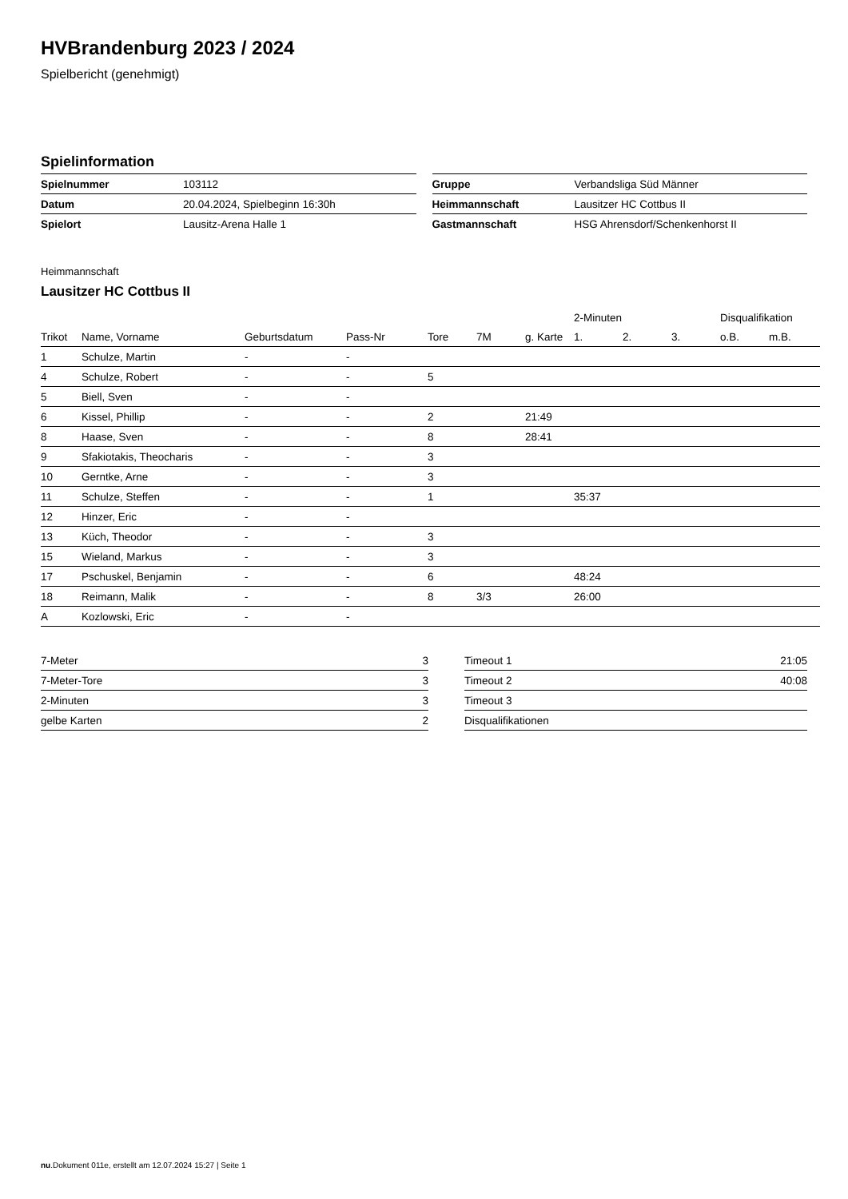HVBrandenburg 2023 / 2024
Spielbericht (genehmigt)
Spielinformation
| Spielnummer | 103112 |
| Datum | 20.04.2024, Spielbeginn 16:30h |
| Spielort | Lausitz-Arena Halle 1 |
| Gruppe | Verbandsliga Süd Männer |
| Heimmannschaft | Lausitzer HC Cottbus II |
| Gastmannschaft | HSG Ahrensdorf/Schenkenhorst II |
Heimmannschaft
Lausitzer HC Cottbus II
| | | | | | | | 2-Minuten | | | Disqualifikation | |
| --- | --- | --- | --- | --- | --- | --- | --- | --- | --- | --- | --- |
| Trikot | Name, Vorname | Geburtsdatum | Pass-Nr | Tore | 7M | g. Karte | 1. | 2. | 3. | o.B. | m.B. |
| 1 | Schulze, Martin | - | - | | | | | | | | |
| 4 | Schulze, Robert | - | - | 5 | | | | | | | |
| 5 | Biell, Sven | - | - | | | | | | | | |
| 6 | Kissel, Phillip | - | - | 2 | | 21:49 | | | | | |
| 8 | Haase, Sven | - | - | 8 | | 28:41 | | | | | |
| 9 | Sfakiotakis, Theocharis | - | - | 3 | | | | | | | |
| 10 | Gerntke, Arne | - | - | 3 | | | | | | | |
| 11 | Schulze, Steffen | - | - | 1 | | | 35:37 | | | | |
| 12 | Hinzer, Eric | - | - | | | | | | | | |
| 13 | Küch, Theodor | - | - | 3 | | | | | | | |
| 15 | Wieland, Markus | - | - | 3 | | | | | | | |
| 17 | Pschuskel, Benjamin | - | - | 6 | | | 48:24 | | | | |
| 18 | Reimann, Malik | - | - | 8 | 3/3 | | 26:00 | | | | |
| A | Kozlowski, Eric | - | - | | | | | | | | |
| 7-Meter | 3 |
| 7-Meter-Tore | 3 |
| 2-Minuten | 3 |
| gelbe Karten | 2 |
| Timeout 1 | 21:05 |
| Timeout 2 | 40:08 |
| Timeout 3 | |
| Disqualifikationen | |
nu.Dokument 011e, erstellt am 12.07.2024 15:27 | Seite 1